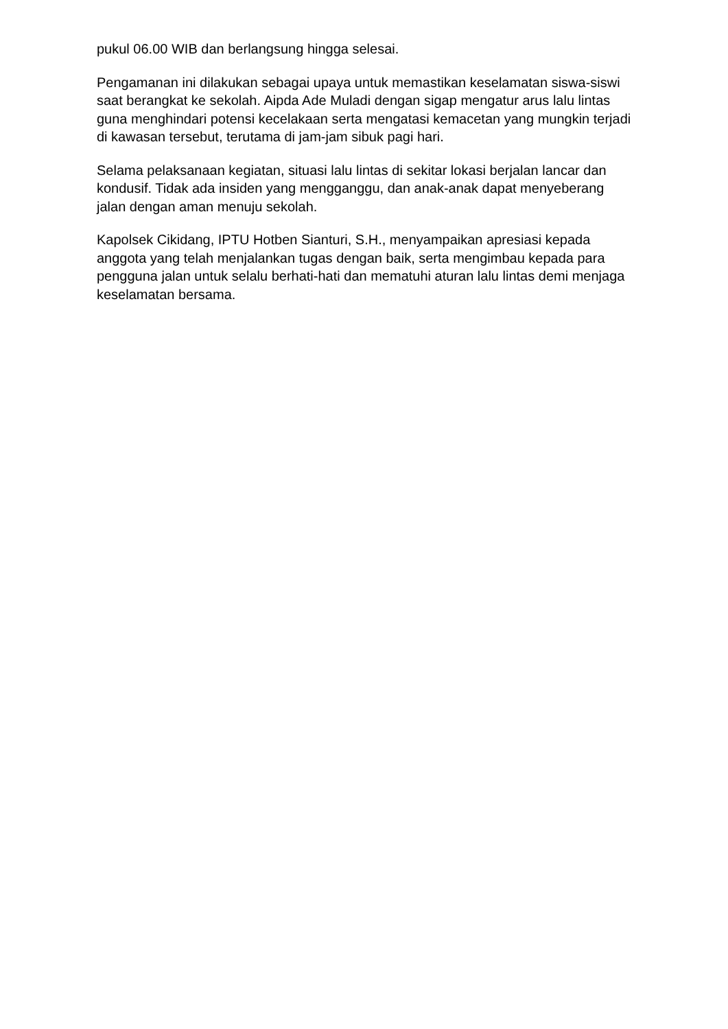pukul 06.00 WIB dan berlangsung hingga selesai.
Pengamanan ini dilakukan sebagai upaya untuk memastikan keselamatan siswa-siswi saat berangkat ke sekolah. Aipda Ade Muladi dengan sigap mengatur arus lalu lintas guna menghindari potensi kecelakaan serta mengatasi kemacetan yang mungkin terjadi di kawasan tersebut, terutama di jam-jam sibuk pagi hari.
Selama pelaksanaan kegiatan, situasi lalu lintas di sekitar lokasi berjalan lancar dan kondusif. Tidak ada insiden yang mengganggu, dan anak-anak dapat menyeberang jalan dengan aman menuju sekolah.
Kapolsek Cikidang, IPTU Hotben Sianturi, S.H., menyampaikan apresiasi kepada anggota yang telah menjalankan tugas dengan baik, serta mengimbau kepada para pengguna jalan untuk selalu berhati-hati dan mematuhi aturan lalu lintas demi menjaga keselamatan bersama.